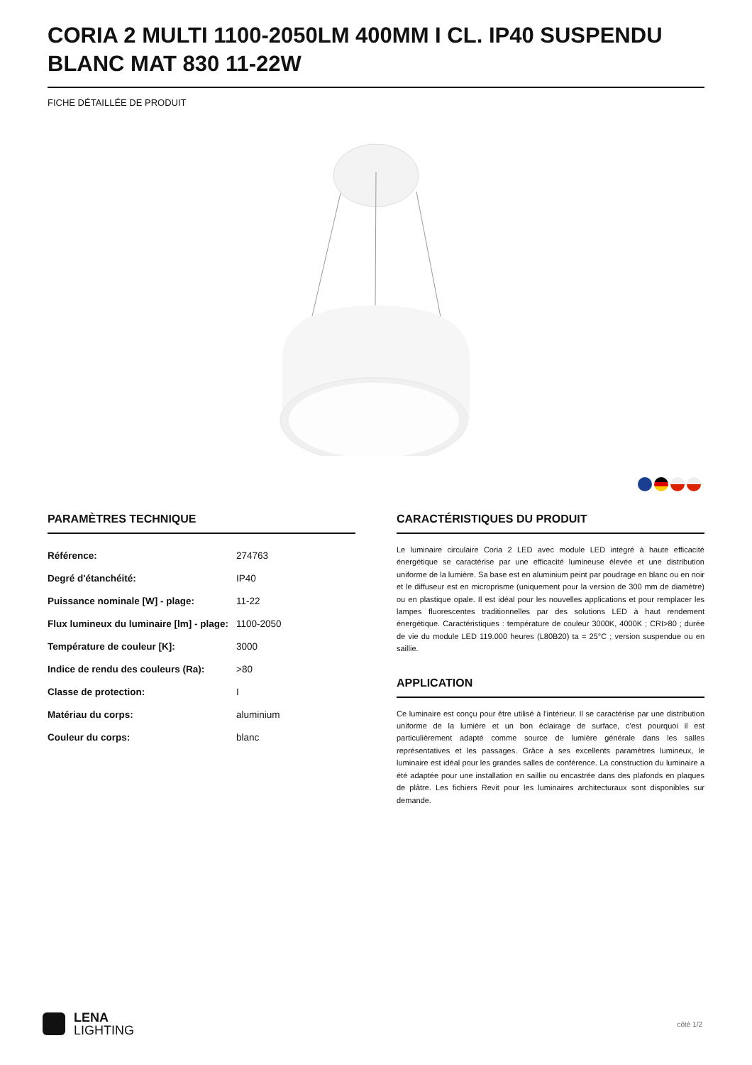CORIA 2 MULTI 1100-2050LM 400MM I CL. IP40 SUSPENDU BLANC MAT 830 11-22W
FICHE DÉTAILLÉE DE PRODUIT
PARAMÈTRES TECHNIQUE
| Référence: | 274763 |
| Degré d'étanchéité: | IP40 |
| Puissance nominale [W] - plage: | 11-22 |
| Flux lumineux du luminaire [lm] - plage: | 1100-2050 |
| Température de couleur [K]: | 3000 |
| Indice de rendu des couleurs (Ra): | >80 |
| Classe de protection: | I |
| Matériau du corps: | aluminium |
| Couleur du corps: | blanc |
CARACTÉRISTIQUES DU PRODUIT
Le luminaire circulaire Coria 2 LED avec module LED intégré à haute efficacité énergétique se caractérise par une efficacité lumineuse élevée et une distribution uniforme de la lumière. Sa base est en aluminium peint par poudrage en blanc ou en noir et le diffuseur est en microprisme (uniquement pour la version de 300 mm de diamètre) ou en plastique opale. Il est idéal pour les nouvelles applications et pour remplacer les lampes fluorescentes traditionnelles par des solutions LED à haut rendement énergétique. Caractéristiques : température de couleur 3000K, 4000K ; CRI>80 ; durée de vie du module LED 119.000 heures (L80B20) ta = 25°C ; version suspendue ou en saillie.
APPLICATION
Ce luminaire est conçu pour être utilisé à l'intérieur. Il se caractérise par une distribution uniforme de la lumière et un bon éclairage de surface, c'est pourquoi il est particulièrement adapté comme source de lumière générale dans les salles représentatives et les passages. Grâce à ses excellents paramètres lumineux, le luminaire est idéal pour les grandes salles de conférence. La construction du luminaire a été adaptée pour une installation en saillie ou encastrée dans des plafonds en plaques de plâtre. Les fichiers Revit pour les luminaires architecturaux sont disponibles sur demande.
LENA
LIGHTING
côté 1/2